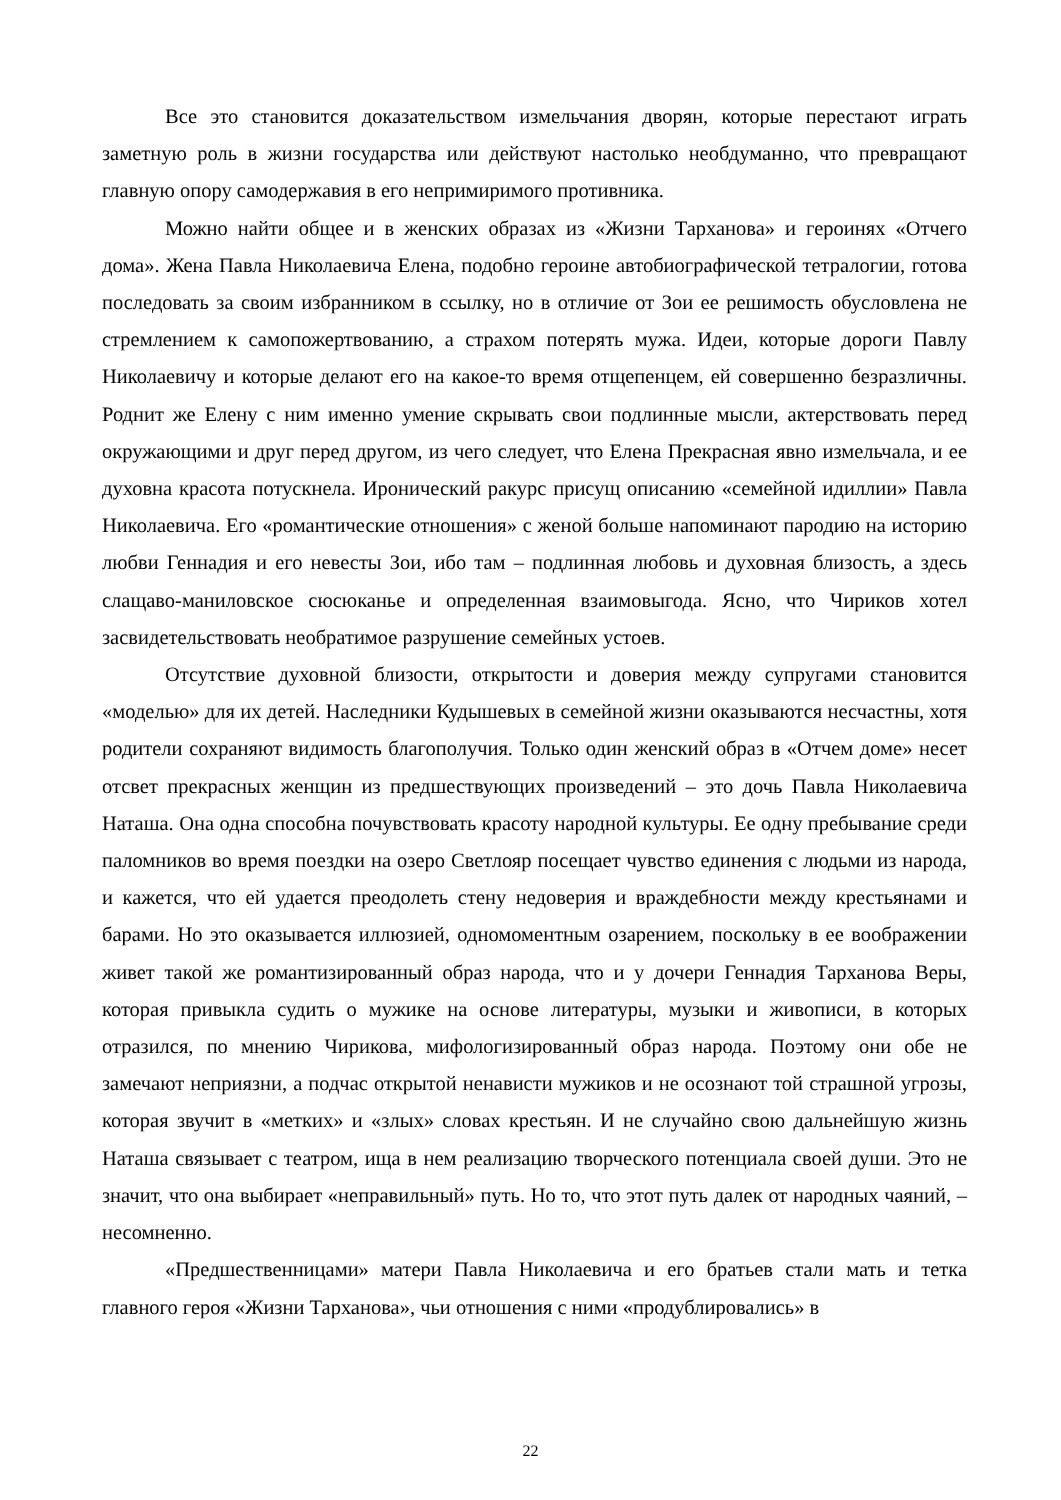Все это становится доказательством измельчания дворян, которые перестают играть заметную роль в жизни государства или действуют настолько необдуманно, что превращают главную опору самодержавия в его непримиримого противника.
Можно найти общее и в женских образах из «Жизни Тарханова» и героинях «Отчего дома». Жена Павла Николаевича Елена, подобно героине автобиографической тетралогии, готова последовать за своим избранником в ссылку, но в отличие от Зои ее решимость обусловлена не стремлением к самопожертвованию, а страхом потерять мужа. Идеи, которые дороги Павлу Николаевичу и которые делают его на какое-то время отщепенцем, ей совершенно безразличны. Роднит же Елену с ним именно умение скрывать свои подлинные мысли, актерствовать перед окружающими и друг перед другом, из чего следует, что Елена Прекрасная явно измельчала, и ее духовна красота потускнела. Иронический ракурс присущ описанию «семейной идиллии» Павла Николаевича. Его «романтические отношения» с женой больше напоминают пародию на историю любви Геннадия и его невесты Зои, ибо там – подлинная любовь и духовная близость, а здесь слащаво-маниловское сюсюканье и определенная взаимовыгода. Ясно, что Чириков хотел засвидетельствовать необратимое разрушение семейных устоев.
Отсутствие духовной близости, открытости и доверия между супругами становится «моделью» для их детей. Наследники Кудышевых в семейной жизни оказываются несчастны, хотя родители сохраняют видимость благополучия. Только один женский образ в «Отчем доме» несет отсвет прекрасных женщин из предшествующих произведений – это дочь Павла Николаевича Наташа. Она одна способна почувствовать красоту народной культуры. Ее одну пребывание среди паломников во время поездки на озеро Светлояр посещает чувство единения с людьми из народа, и кажется, что ей удается преодолеть стену недоверия и враждебности между крестьянами и барами. Но это оказывается иллюзией, одномоментным озарением, поскольку в ее воображении живет такой же романтизированный образ народа, что и у дочери Геннадия Тарханова Веры, которая привыкла судить о мужике на основе литературы, музыки и живописи, в которых отразился, по мнению Чирикова, мифологизированный образ народа. Поэтому они обе не замечают неприязни, а подчас открытой ненависти мужиков и не осознают той страшной угрозы, которая звучит в «метких» и «злых» словах крестьян. И не случайно свою дальнейшую жизнь Наташа связывает с театром, ища в нем реализацию творческого потенциала своей души. Это не значит, что она выбирает «неправильный» путь. Но то, что этот путь далек от народных чаяний, – несомненно.
«Предшественницами» матери Павла Николаевича и его братьев стали мать и тетка главного героя «Жизни Тарханова», чьи отношения с ними «продублировались» в
22